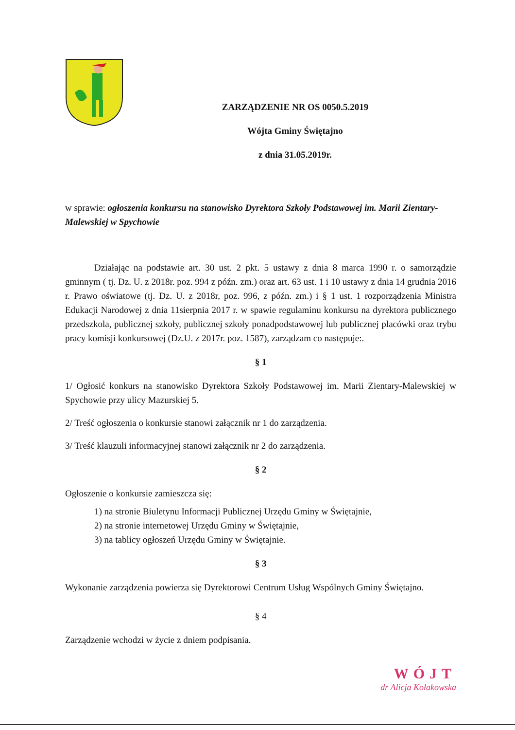ZARZĄDZENIE NR OS 0050.5.2019
Wójta Gminy Świętajno
z dnia 31.05.2019r.
w sprawie: ogłoszenia konkursu na stanowisko Dyrektora Szkoły Podstawowej im. Marii Zientary-Malewskiej w Spychowie
Działając na podstawie art. 30 ust. 2 pkt. 5 ustawy z dnia 8 marca 1990 r. o samorządzie gminnym ( tj. Dz. U. z 2018r. poz. 994 z późn. zm.) oraz art. 63 ust. 1 i 10 ustawy z dnia 14 grudnia 2016 r. Prawo oświatowe (tj. Dz. U. z 2018r, poz. 996, z późn. zm.) i § 1 ust. 1 rozporządzenia Ministra Edukacji Narodowej z dnia 11sierpnia 2017 r. w spawie regulaminu konkursu na dyrektora publicznego przedszkola, publicznej szkoły, publicznej szkoły ponadpodstawowej lub publicznej placówki oraz trybu pracy komisji konkursowej (Dz.U. z 2017r. poz. 1587), zarządzam co następuje:.
§ 1
1/ Ogłosić konkurs na stanowisko Dyrektora Szkoły Podstawowej im. Marii Zientary-Malewskiej w Spychowie przy ulicy Mazurskiej 5.
2/ Treść ogłoszenia o konkursie stanowi załącznik nr 1 do zarządzenia.
3/ Treść klauzuli informacyjnej stanowi załącznik nr 2 do zarządzenia.
§ 2
Ogłoszenie o konkursie zamieszcza się:
1) na stronie Biuletynu Informacji Publicznej Urzędu Gminy w Świętajnie,
2) na stronie internetowej Urzędu Gminy w Świętajnie,
3) na tablicy ogłoszeń Urzędu Gminy w Świętajnie.
§ 3
Wykonanie zarządzenia powierza się Dyrektorowi Centrum Usług Wspólnych Gminy Świętajno.
§ 4
Zarządzenie wchodzi w życie z dniem podpisania.
WÓJT
dr Alicja Kołakowska